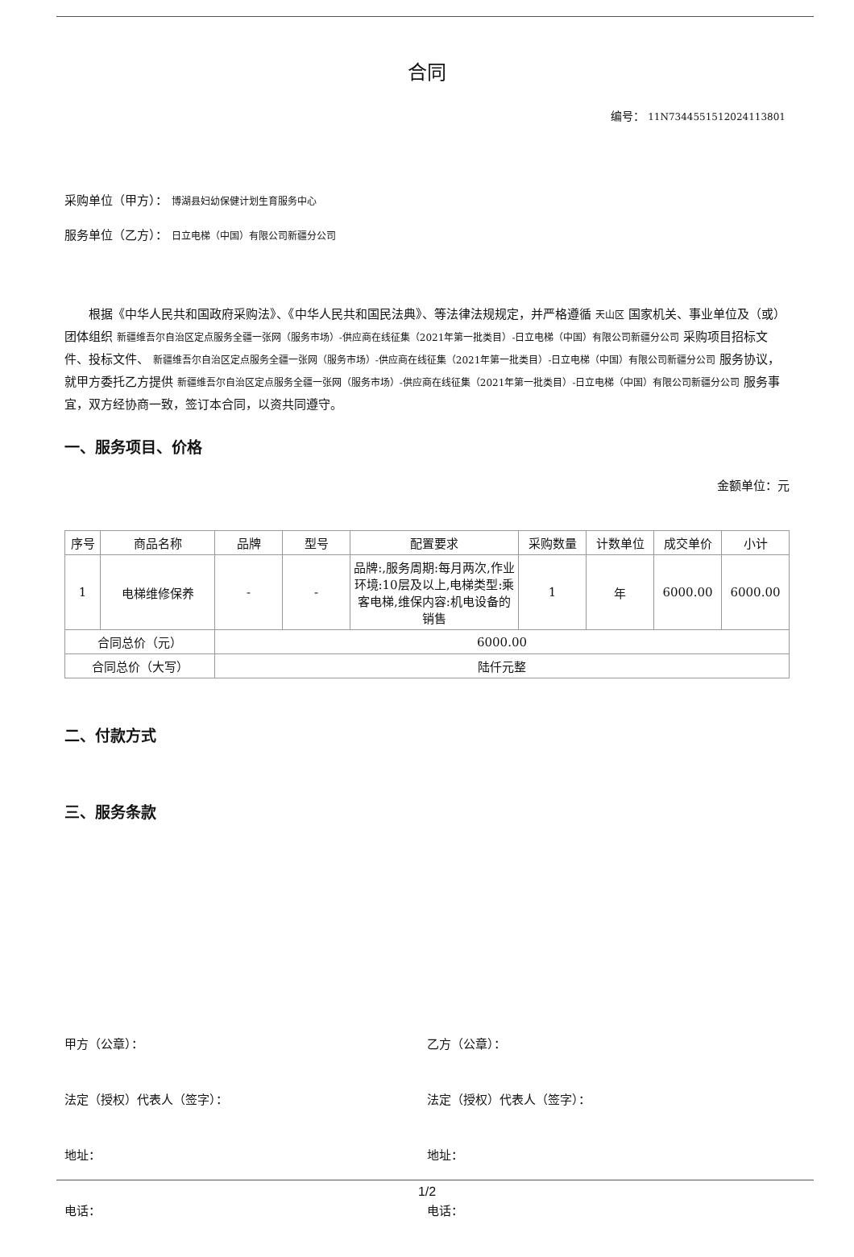合同
编号： 11N734455151202411380​1
采购单位（甲方）： 博湖县妇幼保健计划生育服务中心
服务单位（乙方）： 日立电梯（中国）有限公司新疆分公司
根据《中华人民共和国政府采购法》、《中华人民共和国民法典》、等法律法规规定，并严格遵循 天山区 国家机关、事业单位及（或）团体组织 新疆维吾尔自治区定点服务全疆一张网（服务市场）-供应商在线征集（2021年第一批类目）-日立电梯（中国）有限公司新疆分公司 采购项目招标文件、投标文件、 新疆维吾尔自治区定点服务全疆一张网（服务市场）-供应商在线征集（2021年第一批类目）-日立电梯（中国）有限公司新疆分公司 服务协议，就甲方委托乙方提供 新疆维吾尔自治区定点服务全疆一张网（服务市场）-供应商在线征集（2021年第一批类目）-日立电梯（中国）有限公司新疆分公司 服务事宜，双方经协商一致，签订本合同，以资共同遵守。
一、服务项目、价格
金额单位：元
| 序号 | 商品名称 | 品牌 | 型号 | 配置要求 | 采购数量 | 计数单位 | 成交单价 | 小计 |
| --- | --- | --- | --- | --- | --- | --- | --- | --- |
| 1 | 电梯维修保养 | - | - | 品牌:,服务周期:每月两次,作业环境:10层及以上,电梯类型:乘客电梯,维保内容:机电设备的销售 | 1 | 年 | 6000.00 | 6000.00 |
| 合同总价（元） | | 6000.00 | | | | | | |
| 合同总价（大写） | | 陆仟元整 | | | | | | |
二、付款方式
三、服务条款
甲方（公章）： 乙方（公章）：
法定（授权）代表人（签字）： 法定（授权）代表人（签字）：
地址： 地址：
电话： 电话：
1/2